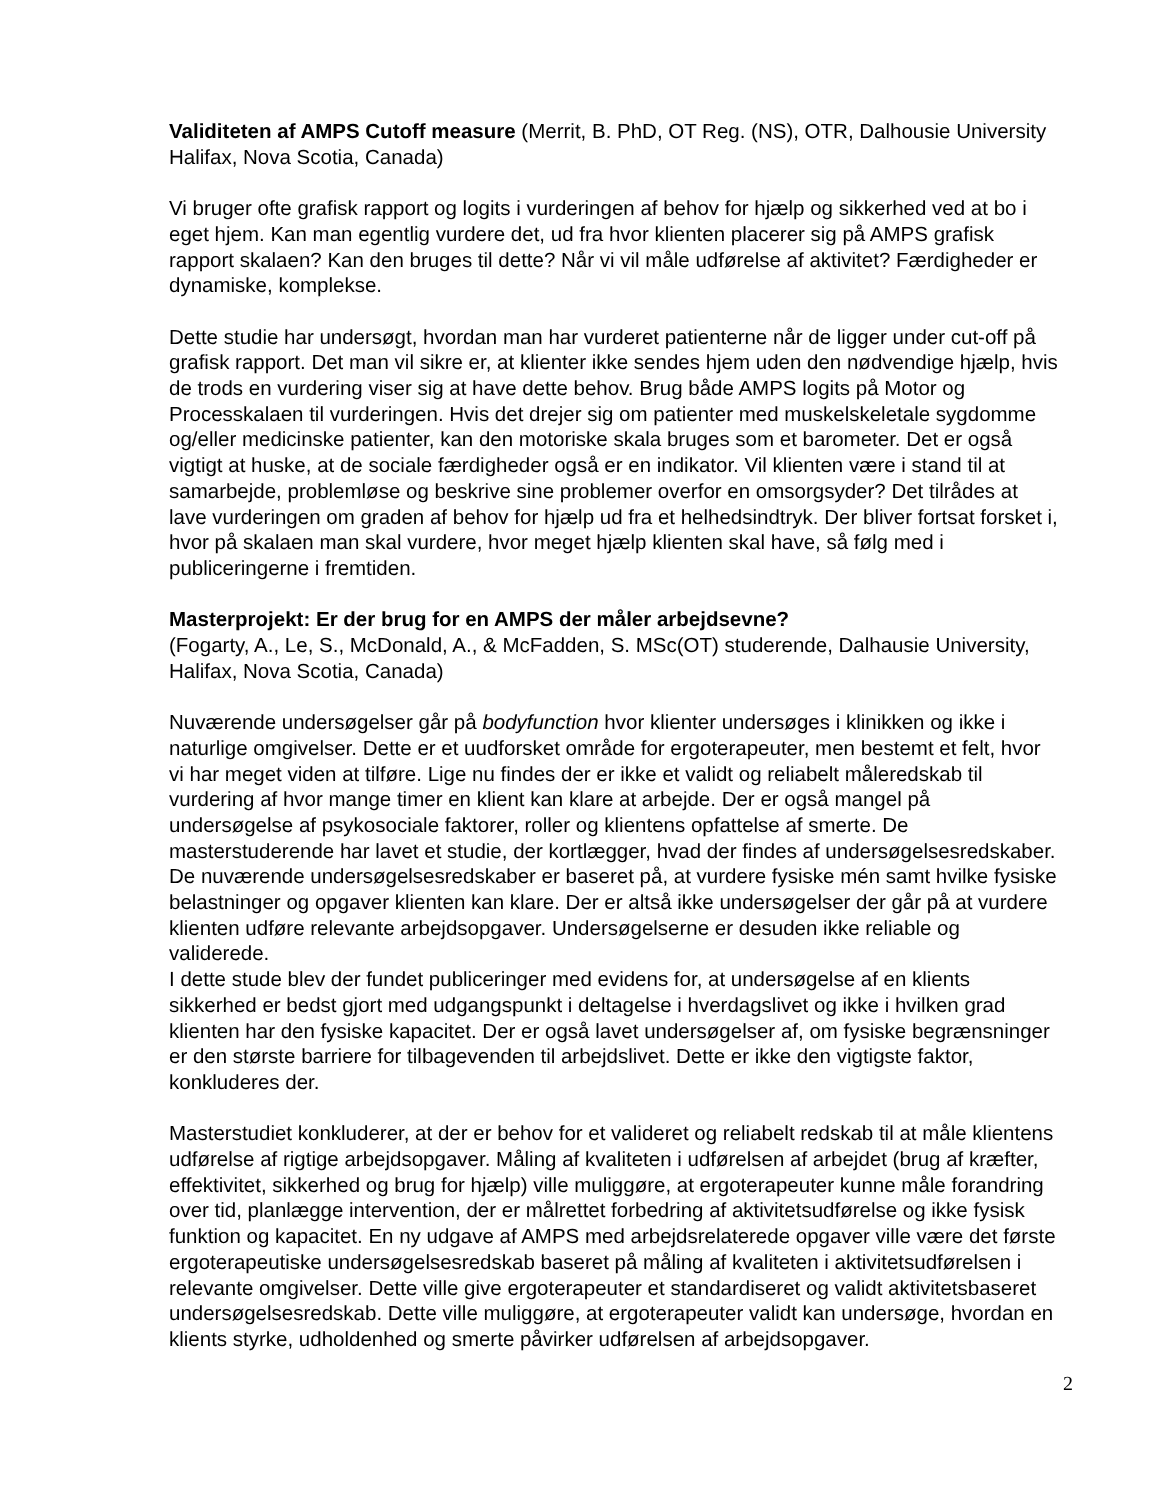Validiteten af AMPS Cutoff measure (Merrit, B. PhD, OT Reg. (NS), OTR, Dalhousie University Halifax, Nova Scotia, Canada)
Vi bruger ofte grafisk rapport og logits i vurderingen af behov for hjælp og sikkerhed ved at bo i eget hjem. Kan man egentlig vurdere det, ud fra hvor klienten placerer sig på AMPS grafisk rapport skalaen? Kan den bruges til dette? Når vi vil måle udførelse af aktivitet? Færdigheder er dynamiske, komplekse.
Dette studie har undersøgt, hvordan man har vurderet patienterne når de ligger under cut-off på grafisk rapport. Det man vil sikre er, at klienter ikke sendes hjem uden den nødvendige hjælp, hvis de trods en vurdering viser sig at have dette behov. Brug både AMPS logits på Motor og Processkalaen til vurderingen. Hvis det drejer sig om patienter med muskelskeletale sygdomme og/eller medicinske patienter, kan den motoriske skala bruges som et barometer. Det er også vigtigt at huske, at de sociale færdigheder også er en indikator. Vil klienten være i stand til at samarbejde, problemløse og beskrive sine problemer overfor en omsorgsyder? Det tilrådes at lave vurderingen om graden af behov for hjælp ud fra et helhedsindtryk. Der bliver fortsat forsket i, hvor på skalaen man skal vurdere, hvor meget hjælp klienten skal have, så følg med i publiceringerne i fremtiden.
Masterprojekt: Er der brug for en AMPS der måler arbejdsevne?
(Fogarty, A., Le, S., McDonald, A., & McFadden, S. MSc(OT) studerende, Dalhausie University, Halifax, Nova Scotia, Canada)
Nuværende undersøgelser går på bodyfunction hvor klienter undersøges i klinikken og ikke i naturlige omgivelser. Dette er et uudforsket område for ergoterapeuter, men bestemt et felt, hvor vi har meget viden at tilføre. Lige nu findes der er ikke et validt og reliabelt måleredskab til vurdering af hvor mange timer en klient kan klare at arbejde. Der er også mangel på undersøgelse af psykosociale faktorer, roller og klientens opfattelse af smerte. De masterstuderende har lavet et studie, der kortlægger, hvad der findes af undersøgelsesredskaber. De nuværende undersøgelsesredskaber er baseret på, at vurdere fysiske mén samt hvilke fysiske belastninger og opgaver klienten kan klare. Der er altså ikke undersøgelser der går på at vurdere klienten udføre relevante arbejdsopgaver. Undersøgelserne er desuden ikke reliable og validerede.
I dette stude blev der fundet publiceringer med evidens for, at undersøgelse af en klients sikkerhed er bedst gjort med udgangspunkt i deltagelse i hverdagslivet og ikke i hvilken grad klienten har den fysiske kapacitet. Der er også lavet undersøgelser af, om fysiske begrænsninger er den største barriere for tilbagevenden til arbejdslivet. Dette er ikke den vigtigste faktor, konkluderes der.
Masterstudiet konkluderer, at der er behov for et valideret og reliabelt redskab til at måle klientens udførelse af rigtige arbejdsopgaver. Måling af kvaliteten i udførelsen af arbejdet (brug af kræfter, effektivitet, sikkerhed og brug for hjælp) ville muliggøre, at ergoterapeuter kunne måle forandring over tid, planlægge intervention, der er målrettet forbedring af aktivitetsudførelse og ikke fysisk funktion og kapacitet. En ny udgave af AMPS med arbejdsrelaterede opgaver ville være det første ergoterapeutiske undersøgelsesredskab baseret på måling af kvaliteten i aktivitetsudførelsen i relevante omgivelser. Dette ville give ergoterapeuter et standardiseret og validt aktivitetsbaseret undersøgelsesredskab. Dette ville muliggøre, at ergoterapeuter validt kan undersøge, hvordan en klients styrke, udholdenhed og smerte påvirker udførelsen af arbejdsopgaver.
2